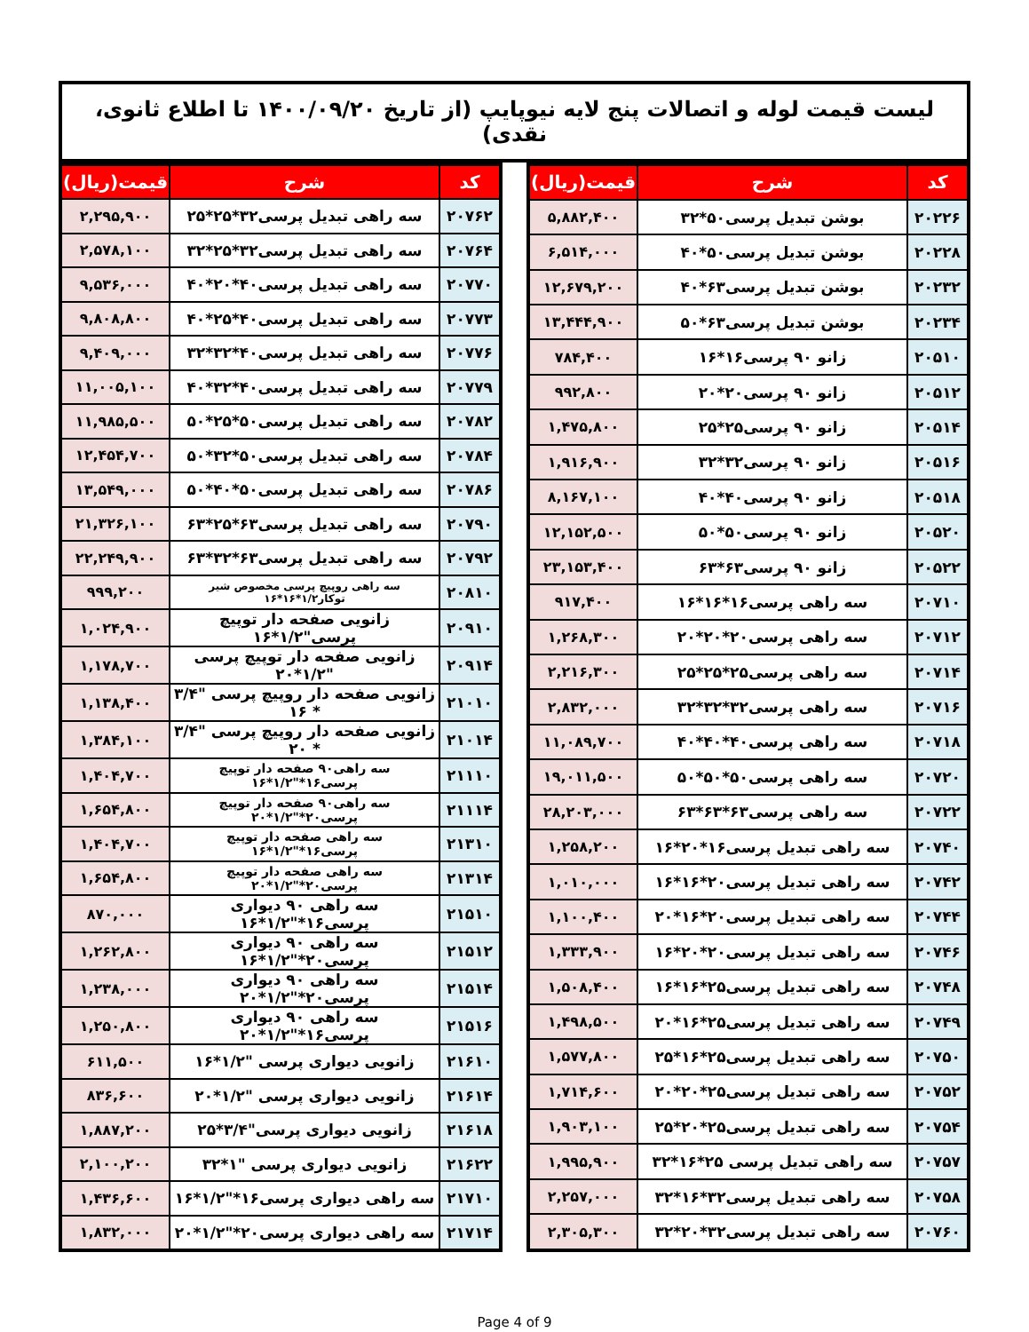لیست قیمت لوله و اتصالات پنج لایه نیوپایپ (از تاریخ ۱۴۰۰/۰۹/۲۰ تا اطلاع ثانوی، نقدی)
| کد | شرح | قیمت(ریال) |
| --- | --- | --- |
| ۲۰۲۲۶ | بوشن تبدیل پرسی۵۰*۳۲ | ۵,۸۸۲,۴۰۰ |
| ۲۰۲۲۸ | بوشن تبدیل پرسی۵۰*۴۰ | ۶,۵۱۴,۰۰۰ |
| ۲۰۲۳۲ | بوشن تبدیل پرسی۶۳*۴۰ | ۱۲,۶۷۹,۲۰۰ |
| ۲۰۲۳۴ | بوشن تبدیل پرسی۶۳*۵۰ | ۱۳,۴۴۴,۹۰۰ |
| ۲۰۵۱۰ | زانو ۹۰ پرسی۱۶*۱۶ | ۷۸۴,۴۰۰ |
| ۲۰۵۱۲ | زانو ۹۰ پرسی۲۰*۲۰ | ۹۹۲,۸۰۰ |
| ۲۰۵۱۴ | زانو ۹۰ پرسی۲۵*۲۵ | ۱,۴۷۵,۸۰۰ |
| ۲۰۵۱۶ | زانو ۹۰ پرسی۳۲*۳۲ | ۱,۹۱۶,۹۰۰ |
| ۲۰۵۱۸ | زانو ۹۰ پرسی۴۰*۴۰ | ۸,۱۶۷,۱۰۰ |
| ۲۰۵۲۰ | زانو ۹۰ پرسی۵۰*۵۰ | ۱۲,۱۵۲,۵۰۰ |
| ۲۰۵۲۲ | زانو ۹۰ پرسی۶۳*۶۳ | ۲۳,۱۵۳,۴۰۰ |
| ۲۰۷۱۰ | سه راهی پرسی۱۶*۱۶*۱۶ | ۹۱۷,۴۰۰ |
| ۲۰۷۱۲ | سه راهی پرسی۲۰*۲۰*۲۰ | ۱,۲۶۸,۳۰۰ |
| ۲۰۷۱۴ | سه راهی پرسی۲۵*۲۵*۲۵ | ۲,۲۱۶,۳۰۰ |
| ۲۰۷۱۶ | سه راهی پرسی۳۲*۳۲*۳۲ | ۲,۸۳۲,۰۰۰ |
| ۲۰۷۱۸ | سه راهی پرسی۴۰*۴۰*۴۰ | ۱۱,۰۸۹,۷۰۰ |
| ۲۰۷۲۰ | سه راهی پرسی۵۰*۵۰*۵۰ | ۱۹,۰۱۱,۵۰۰ |
| ۲۰۷۲۲ | سه راهی پرسی۶۳*۶۳*۶۳ | ۲۸,۲۰۳,۰۰۰ |
| ۲۰۷۴۰ | سه راهی تبدیل پرسی۱۶*۲۰*۱۶ | ۱,۲۵۸,۲۰۰ |
| ۲۰۷۴۲ | سه راهی تبدیل پرسی۲۰*۱۶*۱۶ | ۱,۰۱۰,۰۰۰ |
| ۲۰۷۴۴ | سه راهی تبدیل پرسی۲۰*۱۶*۲۰ | ۱,۱۰۰,۴۰۰ |
| ۲۰۷۴۶ | سه راهی تبدیل پرسی۲۰*۲۰*۱۶ | ۱,۳۳۳,۹۰۰ |
| ۲۰۷۴۸ | سه راهی تبدیل پرسی۲۵*۱۶*۱۶ | ۱,۵۰۸,۴۰۰ |
| ۲۰۷۴۹ | سه راهی تبدیل پرسی۲۵*۱۶*۲۰ | ۱,۴۹۸,۵۰۰ |
| ۲۰۷۵۰ | سه راهی تبدیل پرسی۲۵*۱۶*۲۵ | ۱,۵۷۷,۸۰۰ |
| ۲۰۷۵۲ | سه راهی تبدیل پرسی۲۵*۲۰*۲۰ | ۱,۷۱۴,۶۰۰ |
| ۲۰۷۵۴ | سه راهی تبدیل پرسی۲۵*۲۰*۲۵ | ۱,۹۰۳,۱۰۰ |
| ۲۰۷۵۷ | سه راهی تبدیل پرسی ۲۵*۱۶*۳۲ | ۱,۹۹۵,۹۰۰ |
| ۲۰۷۵۸ | سه راهی تبدیل پرسی۳۲*۱۶*۳۲ | ۲,۲۵۷,۰۰۰ |
| ۲۰۷۶۰ | سه راهی تبدیل پرسی۳۲*۲۰*۳۲ | ۲,۳۰۵,۳۰۰ |
| کد | شرح | قیمت(ریال) |
| --- | --- | --- |
| ۲۰۷۶۲ | سه راهی تبدیل پرسی۳۲*۲۵*۲۵ | ۲,۲۹۵,۹۰۰ |
| ۲۰۷۶۴ | سه راهی تبدیل پرسی۳۲*۲۵*۳۲ | ۲,۵۷۸,۱۰۰ |
| ۲۰۷۷۰ | سه راهی تبدیل پرسی۴۰*۲۰*۴۰ | ۹,۵۳۶,۰۰۰ |
| ۲۰۷۷۳ | سه راهی تبدیل پرسی۴۰*۲۵*۴۰ | ۹,۸۰۸,۸۰۰ |
| ۲۰۷۷۶ | سه راهی تبدیل پرسی۴۰*۳۲*۳۲ | ۹,۴۰۹,۰۰۰ |
| ۲۰۷۷۹ | سه راهی تبدیل پرسی۴۰*۳۲*۴۰ | ۱۱,۰۰۵,۱۰۰ |
| ۲۰۷۸۲ | سه راهی تبدیل پرسی۵۰*۲۵*۵۰ | ۱۱,۹۸۵,۵۰۰ |
| ۲۰۷۸۴ | سه راهی تبدیل پرسی۵۰*۳۲*۵۰ | ۱۲,۴۵۴,۷۰۰ |
| ۲۰۷۸۶ | سه راهی تبدیل پرسی۵۰*۴۰*۵۰ | ۱۳,۵۴۹,۰۰۰ |
| ۲۰۷۹۰ | سه راهی تبدیل پرسی۶۳*۲۵*۶۳ | ۲۱,۳۲۶,۱۰۰ |
| ۲۰۷۹۲ | سه راهی تبدیل پرسی۶۳*۳۲*۶۳ | ۲۲,۲۴۹,۹۰۰ |
| ۲۰۸۱۰ | سه راهی روپیچ پرسی مخصوص شیر توکار۱/۲*۱۶*۱۶ | ۹۹۹,۲۰۰ |
| ۲۰۹۱۰ | زانویی صفحه دار توپیچ پرسی"۱/۲*۱۶ | ۱,۰۲۴,۹۰۰ |
| ۲۰۹۱۴ | زانویی صفحه دار توپیچ پرسی "۱/۲*۲۰ | ۱,۱۷۸,۷۰۰ |
| ۲۱۰۱۰ | زانویی صفحه دار روپیچ پرسی "۳/۴ * ۱۶ | ۱,۱۳۸,۴۰۰ |
| ۲۱۰۱۴ | زانویی صفحه دار روپیچ پرسی "۳/۴ * ۲۰ | ۱,۳۸۴,۱۰۰ |
| ۲۱۱۱۰ | سه راهی۹۰ صفحه دار توپیچ پرسی۱۶*"۱/۲*۱۶ | ۱,۴۰۴,۷۰۰ |
| ۲۱۱۱۴ | سه راهی۹۰ صفحه دار توپیچ پرسی۲۰*"۱/۲*۲۰ | ۱,۶۵۴,۸۰۰ |
| ۲۱۳۱۰ | سه راهی صفحه دار توپیچ پرسی۱۶*"۱/۲*۱۶ | ۱,۴۰۴,۷۰۰ |
| ۲۱۳۱۴ | سه راهی صفحه دار توپیچ پرسی۲۰*"۱/۲*۲۰ | ۱,۶۵۴,۸۰۰ |
| ۲۱۵۱۰ | سه راهی ۹۰ دیواری پرسی۱۶*"۱/۲*۱۶ | ۸۷۰,۰۰۰ |
| ۲۱۵۱۲ | سه راهی ۹۰ دیواری پرسی۲۰*"۱/۲*۱۶ | ۱,۲۶۲,۸۰۰ |
| ۲۱۵۱۴ | سه راهی ۹۰ دیواری پرسی۲۰*"۱/۲*۲۰ | ۱,۲۳۸,۰۰۰ |
| ۲۱۵۱۶ | سه راهی ۹۰ دیواری پرسی۱۶*"۱/۲*۲۰ | ۱,۲۵۰,۸۰۰ |
| ۲۱۶۱۰ | زانویی دیواری پرسی "۱/۲*۱۶ | ۶۱۱,۵۰۰ |
| ۲۱۶۱۴ | زانویی دیواری پرسی "۱/۲*۲۰ | ۸۳۶,۶۰۰ |
| ۲۱۶۱۸ | زانویی دیواری پرسی"۳/۴*۲۵ | ۱,۸۸۷,۲۰۰ |
| ۲۱۶۲۲ | زانویی دیواری پرسی "۱*۳۲ | ۲,۱۰۰,۲۰۰ |
| ۲۱۷۱۰ | سه راهی دیواری پرسی۱۶*"۱/۲*۱۶ | ۱,۴۳۶,۶۰۰ |
| ۲۱۷۱۴ | سه راهی دیواری پرسی۲۰*"۱/۲*۲۰ | ۱,۸۳۲,۰۰۰ |
Page 4 of 9